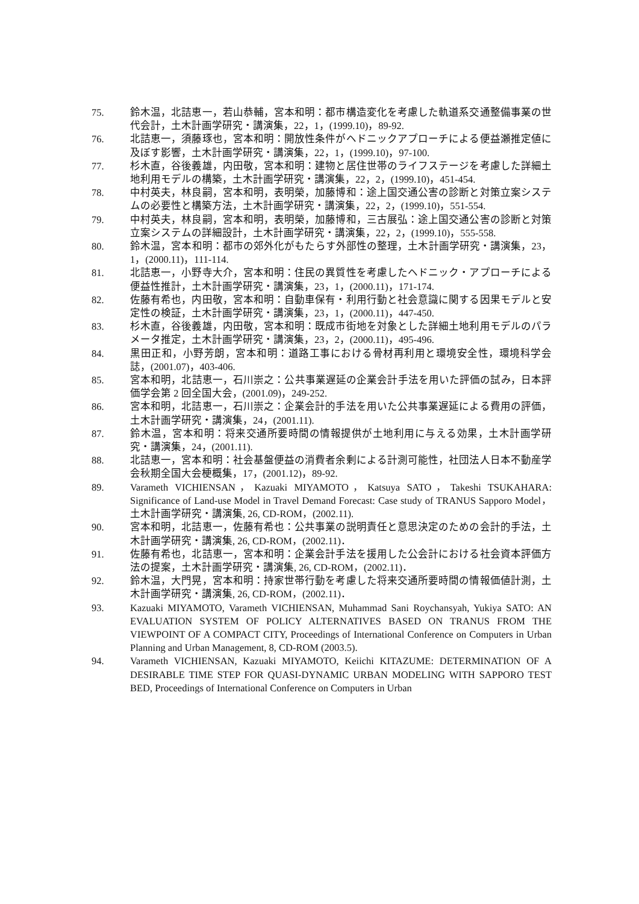75. 鈴木温，北詰恵一，若山恭輔，宮本和明：都市構造変化を考慮した軌道系交通整備事業の世代会計，土木計画学研究・講演集，22，1，(1999.10)，89-92.
76. 北詰恵一，須藤琢也，宮本和明：開放性条件がヘドニックアプローチによる便益瀬推定値に及ぼす影響，土木計画学研究・講演集，22，1，(1999.10)，97-100.
77. 杉木直，谷後義雄，内田敬，宮本和明：建物と居住世帯のライフステージを考慮した詳細土地利用モデルの構築，土木計画学研究・講演集，22，2，(1999.10)，451-454.
78. 中村英夫，林良嗣，宮本和明，表明榮，加藤博和：途上国交通公害の診断と対策立案システムの必要性と構築方法，土木計画学研究・講演集，22，2，(1999.10)，551-554.
79. 中村英夫，林良嗣，宮本和明，表明榮，加藤博和，三古展弘：途上国交通公害の診断と対策立案システムの詳細設計，土木計画学研究・講演集，22，2，(1999.10)，555-558.
80. 鈴木温，宮本和明：都市の郊外化がもたらす外部性の整理，土木計画学研究・講演集，23，1，(2000.11)，111-114.
81. 北詰恵一，小野寺大介，宮本和明：住民の異質性を考慮したヘドニック・アプローチによる便益性推計，土木計画学研究・講演集，23，1，(2000.11)，171-174.
82. 佐藤有希也，内田敬，宮本和明：自動車保有・利用行動と社会意識に関する因果モデルと安定性の検証，土木計画学研究・講演集，23，1，(2000.11)，447-450.
83. 杉木直，谷後義雄，内田敬，宮本和明：既成市街地を対象とした詳細土地利用モデルのパラメータ推定，土木計画学研究・講演集，23，2，(2000.11)，495-496.
84. 黒田正和，小野芳朗，宮本和明：道路工事における骨材再利用と環境安全性，環境科学会誌，(2001.07)，403-406.
85. 宮本和明，北詰恵一，石川崇之：公共事業遅延の企業会計手法を用いた評価の試み，日本評価学会第 2 回全国大会，(2001.09)，249-252.
86. 宮本和明，北詰恵一，石川崇之：企業会計的手法を用いた公共事業遅延による費用の評価，土木計画学研究・講演集，24，(2001.11).
87. 鈴木温，宮本和明：将来交通所要時間の情報提供が土地利用に与える効果，土木計画学研究・講演集，24，(2001.11).
88. 北詰恵一，宮本和明：社会基盤便益の消費者余剰による計測可能性，社団法人日本不動産学会秋期全国大会梗概集，17，(2001.12)，89-92.
89. Varameth VICHIENSAN，Kazuaki MIYAMOTO，Katsuya SATO，Takeshi TSUKAHARA: Significance of Land-use Model in Travel Demand Forecast: Case study of TRANUS Sapporo Model，土木計画学研究・講演集, 26, CD-ROM，(2002.11).
90. 宮本和明，北詰恵一，佐藤有希也：公共事業の説明責任と意思決定のための会計的手法，土木計画学研究・講演集, 26, CD-ROM，(2002.11)．
91. 佐藤有希也，北詰恵一，宮本和明：企業会計手法を援用した公会計における社会資本評価方法の提案，土木計画学研究・講演集, 26, CD-ROM，(2002.11)．
92. 鈴木温，大門晃，宮本和明：持家世帯行動を考慮した将来交通所要時間の情報価値計測，土木計画学研究・講演集, 26, CD-ROM，(2002.11)．
93. Kazuaki MIYAMOTO, Varameth VICHIENSAN, Muhammad Sani Roychansyah, Yukiya SATO: AN EVALUATION SYSTEM OF POLICY ALTERNATIVES BASED ON TRANUS FROM THE VIEWPOINT OF A COMPACT CITY, Proceedings of International Conference on Computers in Urban Planning and Urban Management, 8, CD-ROM (2003.5).
94. Varameth VICHIENSAN, Kazuaki MIYAMOTO, Keiichi KITAZUME: DETERMINATION OF A DESIRABLE TIME STEP FOR QUASI-DYNAMIC URBAN MODELING WITH SAPPORO TEST BED, Proceedings of International Conference on Computers in Urban